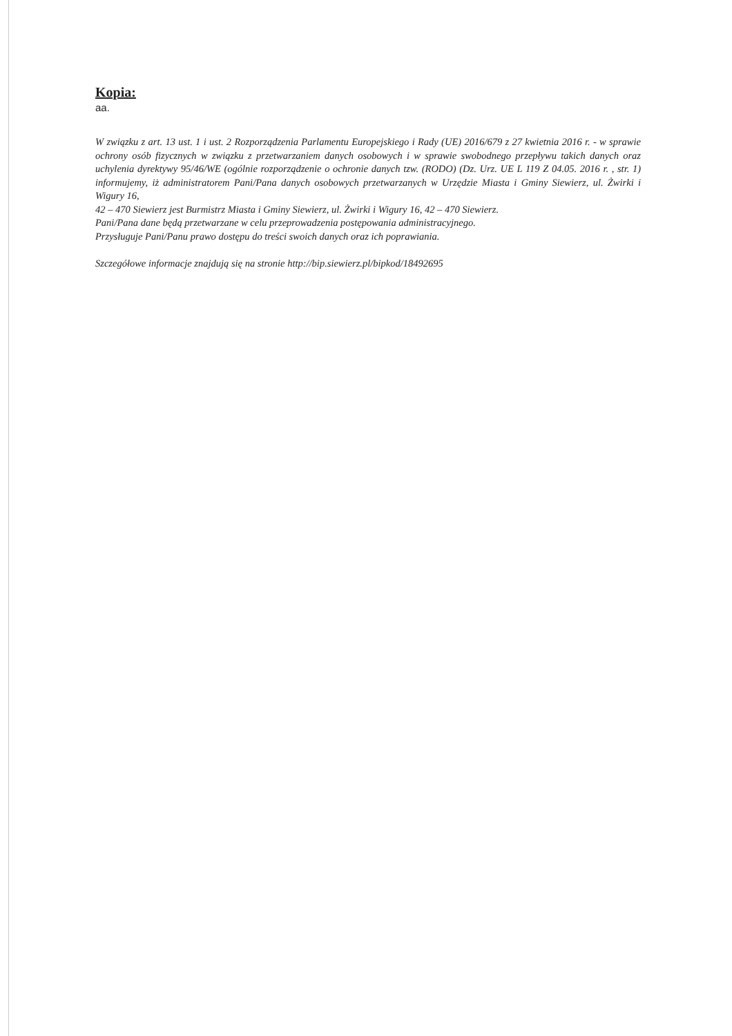Kopia:
aa.
W związku z art. 13 ust. 1 i ust. 2 Rozporządzenia Parlamentu Europejskiego i Rady (UE) 2016/679 z 27 kwietnia 2016 r. - w sprawie ochrony osób fizycznych w związku z przetwarzaniem danych osobowych i w sprawie swobodnego przepływu takich danych oraz uchylenia dyrektywy 95/46/WE (ogólnie rozporządzenie o ochronie danych tzw. (RODO) (Dz. Urz. UE L 119 Z 04.05. 2016 r. , str. 1) informujemy, iż administratorem Pani/Pana danych osobowych przetwarzanych w Urzędzie Miasta i Gminy Siewierz, ul. Żwirki i Wigury 16,
42 – 470 Siewierz jest Burmistrz Miasta i Gminy Siewierz, ul. Żwirki i Wigury 16, 42 – 470 Siewierz.
Pani/Pana dane będą przetwarzane w celu przeprowadzenia postępowania administracyjnego.
Przysługuje Pani/Panu prawo dostępu do treści swoich danych oraz ich poprawiania.
Szczegółowe informacje znajdują się na stronie http://bip.siewierz.pl/bipkod/18492695